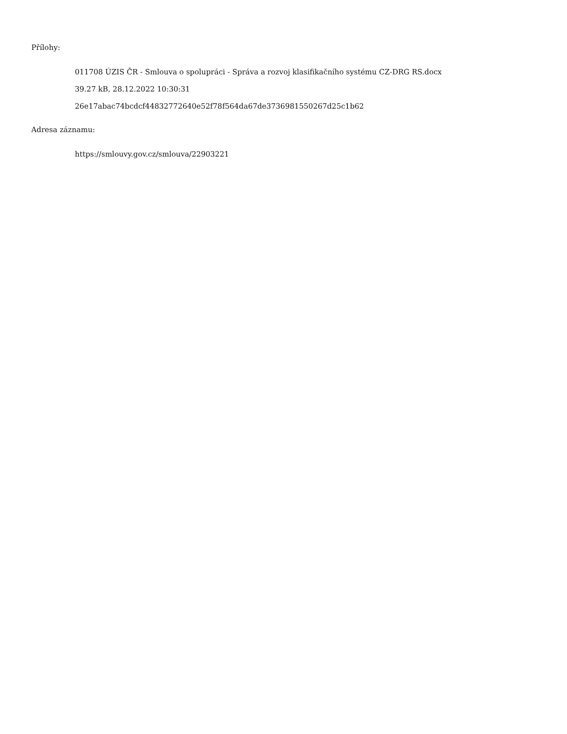Přílohy:
011708 ÚZIS ČR - Smlouva o spolupráci - Správa a rozvoj klasifikačního systému CZ-DRG RS.docx
39.27 kB, 28.12.2022 10:30:31
26e17abac74bcdcf44832772640e52f78f564da67de3736981550267d25c1b62
Adresa záznamu:
https://smlouvy.gov.cz/smlouva/22903221